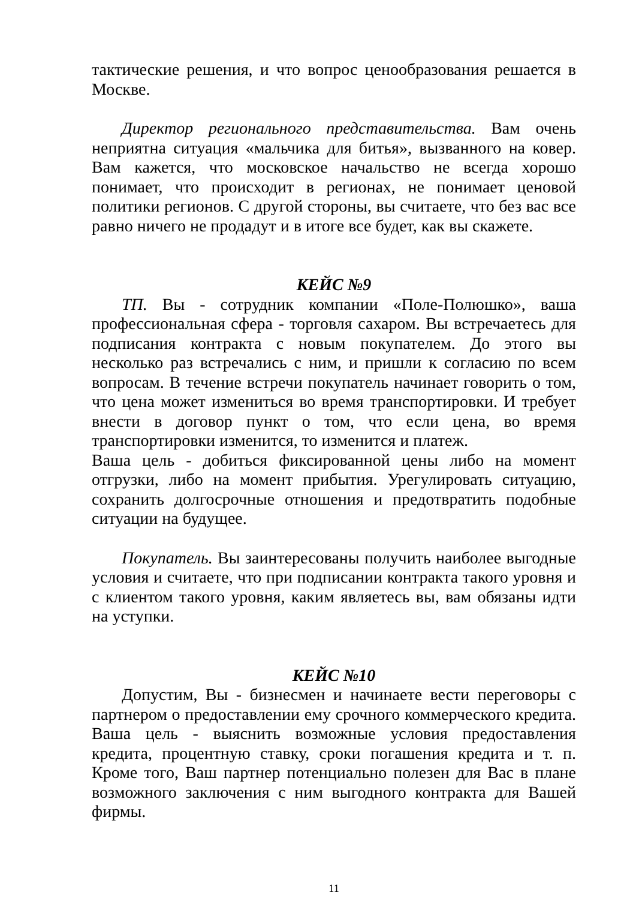тактические решения, и что вопрос ценообразования решается в Москве.
Директор регионального представительства. Вам очень неприятна ситуация «мальчика для битья», вызванного на ковер. Вам кажется, что московское начальство не всегда хорошо понимает, что происходит в регионах, не понимает ценовой политики регионов. С другой стороны, вы считаете, что без вас все равно ничего не продадут и в итоге все будет, как вы скажете.
КЕЙС №9
ТП. Вы - сотрудник компании «Поле-Полюшко», ваша профессиональная сфера - торговля сахаром. Вы встречаетесь для подписания контракта с новым покупателем. До этого вы несколько раз встречались с ним, и пришли к согласию по всем вопросам. В течение встречи покупатель начинает говорить о том, что цена может измениться во время транспортировки. И требует внести в договор пункт о том, что если цена, во время транспортировки изменится, то изменится и платеж.
Ваша цель - добиться фиксированной цены либо на момент отгрузки, либо на момент прибытия. Урегулировать ситуацию, сохранить долгосрочные отношения и предотвратить подобные ситуации на будущее.
Покупатель. Вы заинтересованы получить наиболее выгодные условия и считаете, что при подписании контракта такого уровня и с клиентом такого уровня, каким являетесь вы, вам обязаны идти на уступки.
КЕЙС №10
Допустим, Вы - бизнесмен и начинаете вести переговоры с партнером о предоставлении ему срочного коммерческого кредита. Ваша цель - выяснить возможные условия предоставления кредита, процентную ставку, сроки погашения кредита и т. п. Кроме того, Ваш партнер потенциально полезен для Вас в плане возможного заключения с ним выгодного контракта для Вашей фирмы.
11